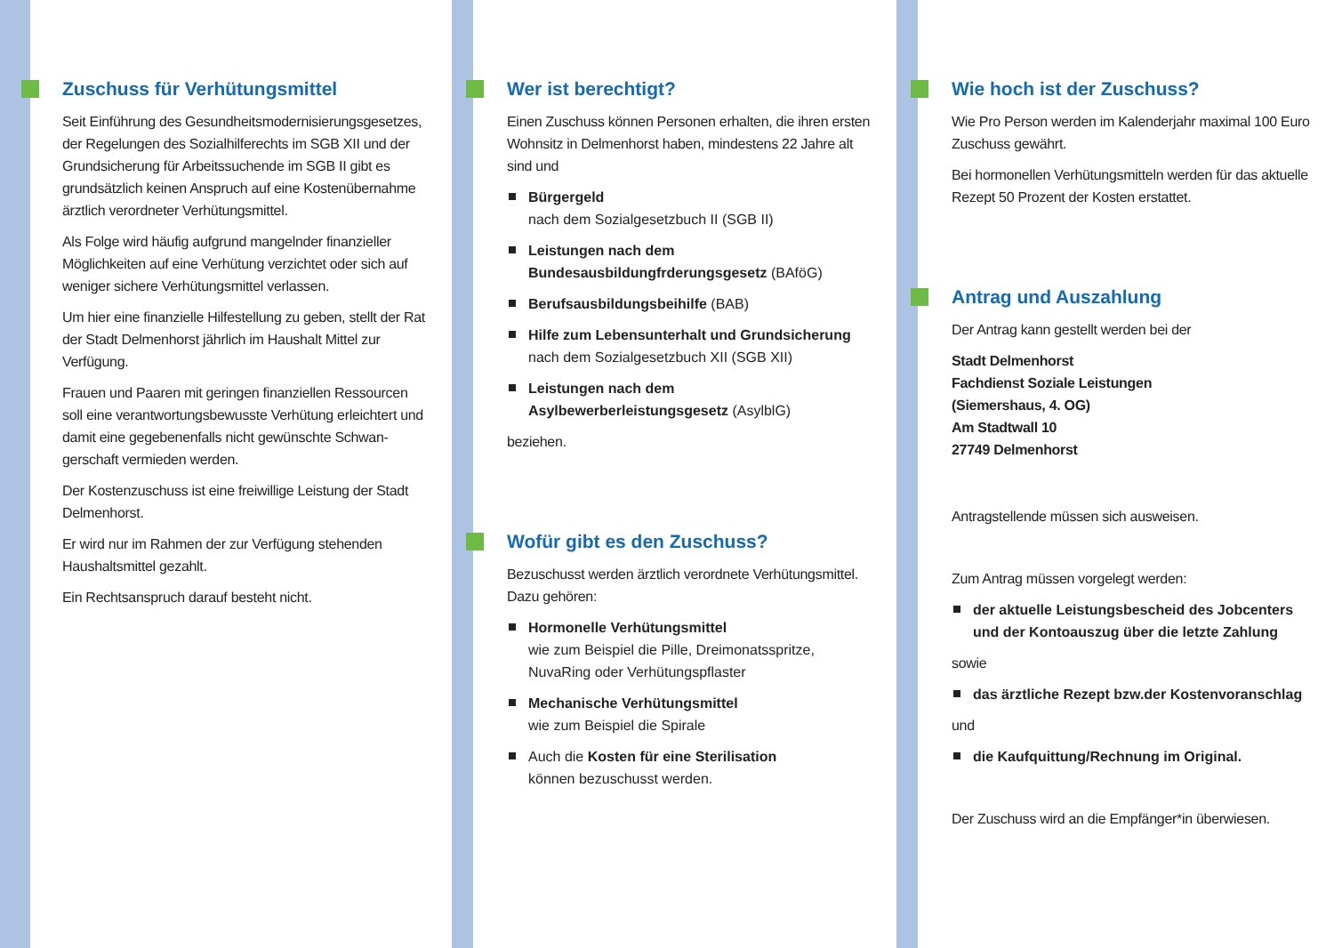Zuschuss für Verhütungsmittel
Seit Einführung des Gesundheitsmodernisierungsgesetzes, der Regelungen des Sozialhilferechts im SGB XII und der Grundsicherung für Arbeitssuchende im SGB II gibt es grundsätzlich keinen Anspruch auf eine Kostenübernahme ärztlich verordneter Verhütungsmittel.
Als Folge wird häufig aufgrund mangelnder finanzieller Möglichkeiten auf eine Verhütung verzichtet oder sich auf weniger sichere Verhütungsmittel verlassen.
Um hier eine finanzielle Hilfestellung zu geben, stellt der Rat der Stadt Delmenhorst jährlich im Haushalt Mittel zur Verfügung.
Frauen und Paaren mit geringen finanziellen Ressourcen soll eine verantwortungsbewusste Verhütung erleichtert und damit eine gegebenenfalls nicht gewünschte Schwan­gerschaft vermieden werden.
Der Kostenzuschuss ist eine freiwillige Leistung der Stadt Delmenhorst.
Er wird nur im Rahmen der zur Verfügung stehenden Haushaltsmittel gezahlt.
Ein Rechtsanspruch darauf besteht nicht.
Wer ist berechtigt?
Einen Zuschuss können Personen erhalten, die ihren ersten Wohnsitz in Delmenhorst haben, mindestens 22 Jahre alt sind und
Bürgergeld
nach dem Sozialgesetzbuch II (SGB II)
Leistungen nach dem Bundesausbildungfrderungsgesetz (BAföG)
Berufsausbildungsbeihilfe (BAB)
Hilfe zum Lebensunterhalt und Grundsicherung
nach dem Sozialgesetzbuch XII (SGB XII)
Leistungen nach dem Asylbewerberleistungsgesetz (AsylblG)
beziehen.
Wofür gibt es den Zuschuss?
Bezuschusst werden ärztlich verordnete Verhütungsmittel. Dazu gehören:
Hormonelle Verhütungsmittel
wie zum Beispiel die Pille, Dreimonatsspritze, NuvaRing oder Verhütungspflaster
Mechanische Verhütungsmittel
wie zum Beispiel die Spirale
Auch die Kosten für eine Sterilisation
können bezuschusst werden.
Wie hoch ist der Zuschuss?
Wie Pro Person werden im Kalenderjahr maximal 100 Euro Zuschuss gewährt.
Bei hormonellen Verhütungsmitteln werden für das aktuelle Rezept 50 Prozent der Kosten erstattet.
Antrag und Auszahlung
Der Antrag kann gestellt werden bei der
Stadt Delmenhorst
Fachdienst Soziale Leistungen
(Siemershaus, 4. OG)
Am Stadtwall 10
27749 Delmenhorst
Antragstellende müssen sich ausweisen.
Zum Antrag müssen vorgelegt werden:
der aktuelle Leistungsbescheid des Jobcenters und der Kontoauszug über die letzte Zahlung
sowie
das ärztliche Rezept bzw.der Kostenvoranschlag
und
die Kaufquittung/Rechnung im Original.
Der Zuschuss wird an die Empfänger*in überwiesen.